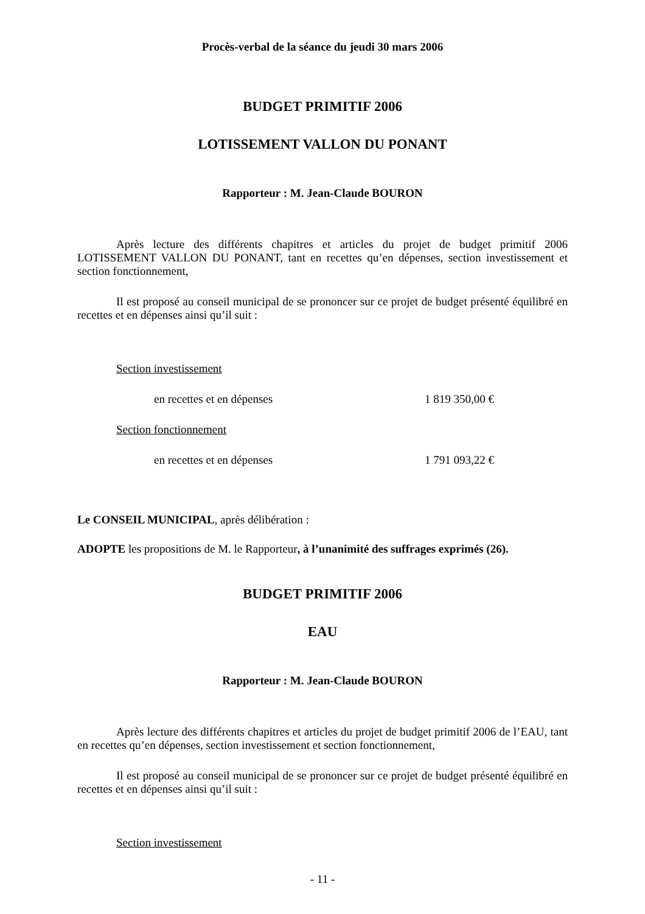Procès-verbal de la séance du jeudi 30 mars 2006
BUDGET PRIMITIF 2006
LOTISSEMENT VALLON DU PONANT
Rapporteur : M. Jean-Claude BOURON
Après lecture des différents chapitres et articles du projet de budget primitif 2006 LOTISSEMENT VALLON DU PONANT, tant en recettes qu’en dépenses, section investissement et section fonctionnement,
Il est proposé au conseil municipal de se prononcer sur ce projet de budget présenté équilibré en recettes et en dépenses ainsi qu’il suit :
Section investissement
en recettes et en dépenses 1 819 350,00 €
Section fonctionnement
en recettes et en dépenses 1 791 093,22 €
Le CONSEIL MUNICIPAL, après délibération :
ADOPTE les propositions de M. le Rapporteur, à l’unanimité des suffrages exprimés (26).
BUDGET PRIMITIF 2006
EAU
Rapporteur : M. Jean-Claude BOURON
Après lecture des différents chapitres et articles du projet de budget primitif 2006 de l’EAU, tant en recettes qu’en dépenses, section investissement et section fonctionnement,
Il est proposé au conseil municipal de se prononcer sur ce projet de budget présenté équilibré en recettes et en dépenses ainsi qu’il suit :
Section investissement
- 11 -